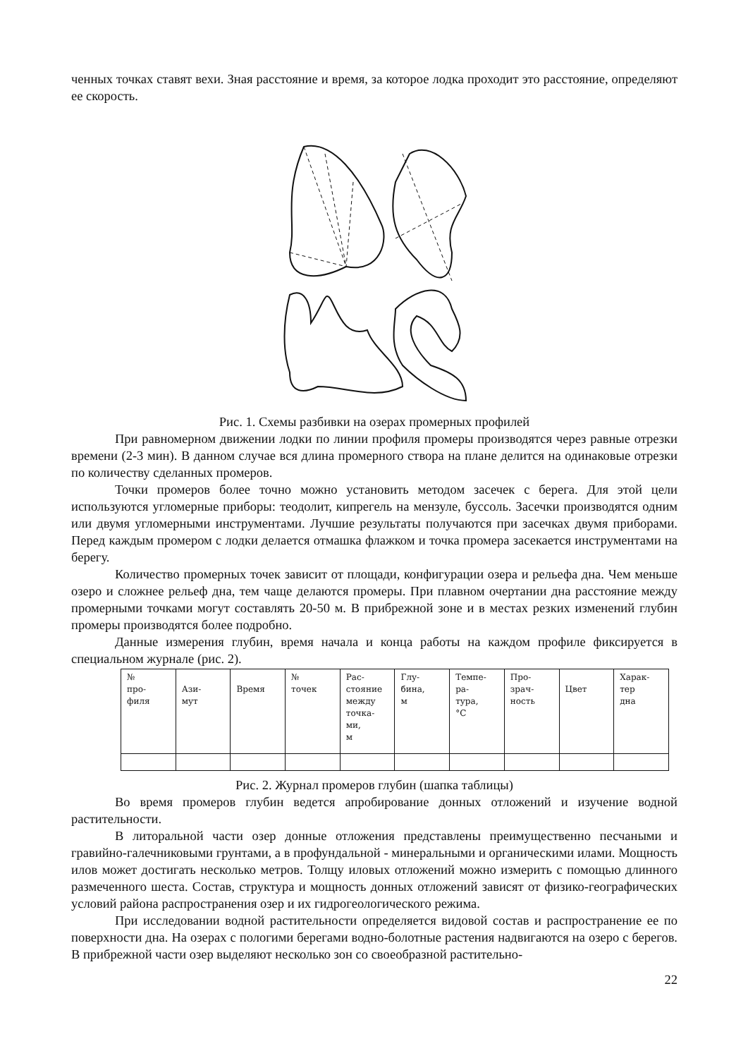ченных точках ставят вехи. Зная расстояние и время, за которое лодка проходит это расстояние, определяют ее скорость.
Рис. 1. Схемы разбивки на озерах промерных профилей
При равномерном движении лодки по линии профиля промеры производятся через равные отрезки времени (2-3 мин). В данном случае вся длина промерного створа на плане делится на одинаковые отрезки по количеству сделанных промеров.
Точки промеров более точно можно установить методом засечек с берега. Для этой цели используются угломерные приборы: теодолит, кипрегель на мензуле, буссоль. Засечки производятся одним или двумя угломерными инструментами. Лучшие результаты получаются при засечках двумя приборами. Перед каждым промером с лодки делается отмашка флажком и точка промера засекается инструментами на берегу.
Количество промерных точек зависит от площади, конфигурации озера и рельефа дна. Чем меньше озеро и сложнее рельеф дна, тем чаще делаются промеры. При плавном очертании дна расстояние между промерными точками могут составлять 20-50 м. В прибрежной зоне и в местах резких изменений глубин промеры производятся более подробно.
Данные измерения глубин, время начала и конца работы на каждом профиле фиксируется в специальном журнале (рис. 2).
| № про- филя | Ази- мут | Время | № точек | Рас- стояние между точка- ми, м | Глу- бина, м | Темпе- ра- тура, °С | Про- зрач- ность | Цвет | Харак- тер дна |
| --- | --- | --- | --- | --- | --- | --- | --- | --- | --- |
Рис. 2. Журнал промеров глубин (шапка таблицы)
Во время промеров глубин ведется апробирование донных отложений и изучение водной растительности.
В литоральной части озер донные отложения представлены преимущественно песчаными и гравийно-галечниковыми грунтами, а в профундальной - минеральными и органическими илами. Мощность илов может достигать несколько метров. Толщу иловых отложений можно измерить с помощью длинного размеченного шеста. Состав, структура и мощность донных отложений зависят от физико-географических условий района распространения озер и их гидрогеологического режима.
При исследовании водной растительности определяется видовой состав и распространение ее по поверхности дна. На озерах с пологими берегами водно-болотные растения надвигаются на озеро с берегов. В прибрежной части озер выделяют несколько зон со своеобразной растительно-
22